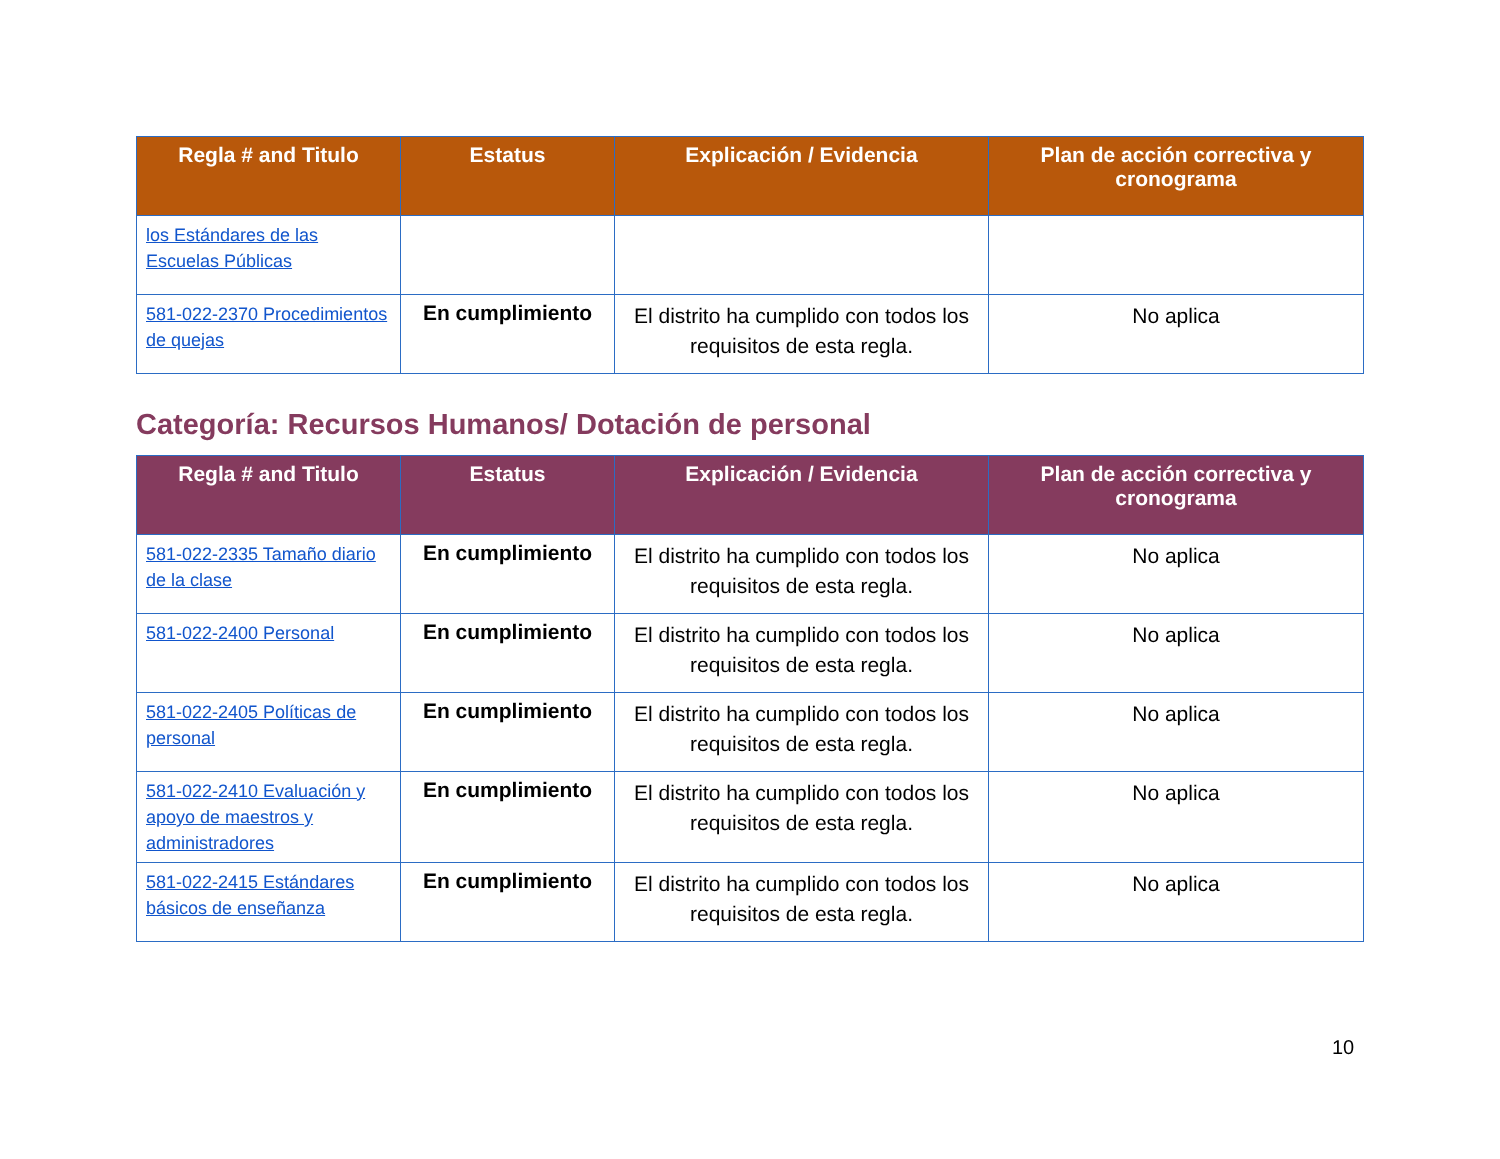| Regla # and Titulo | Estatus | Explicación / Evidencia | Plan de acción correctiva y cronograma |
| --- | --- | --- | --- |
| los Estándares de las Escuelas Públicas | | | |
| 581-022-2370 Procedimientos de quejas | En cumplimiento | El distrito ha cumplido con todos los requisitos de esta regla. | No aplica |
Categoría: Recursos Humanos/ Dotación de personal
| Regla # and Titulo | Estatus | Explicación / Evidencia | Plan de acción correctiva y cronograma |
| --- | --- | --- | --- |
| 581-022-2335 Tamaño diario de la clase | En cumplimiento | El distrito ha cumplido con todos los requisitos de esta regla. | No aplica |
| 581-022-2400 Personal | En cumplimiento | El distrito ha cumplido con todos los requisitos de esta regla. | No aplica |
| 581-022-2405 Políticas de personal | En cumplimiento | El distrito ha cumplido con todos los requisitos de esta regla. | No aplica |
| 581-022-2410 Evaluación y apoyo de maestros y administradores | En cumplimiento | El distrito ha cumplido con todos los requisitos de esta regla. | No aplica |
| 581-022-2415 Estándares básicos de enseñanza | En cumplimiento | El distrito ha cumplido con todos los requisitos de esta regla. | No aplica |
10